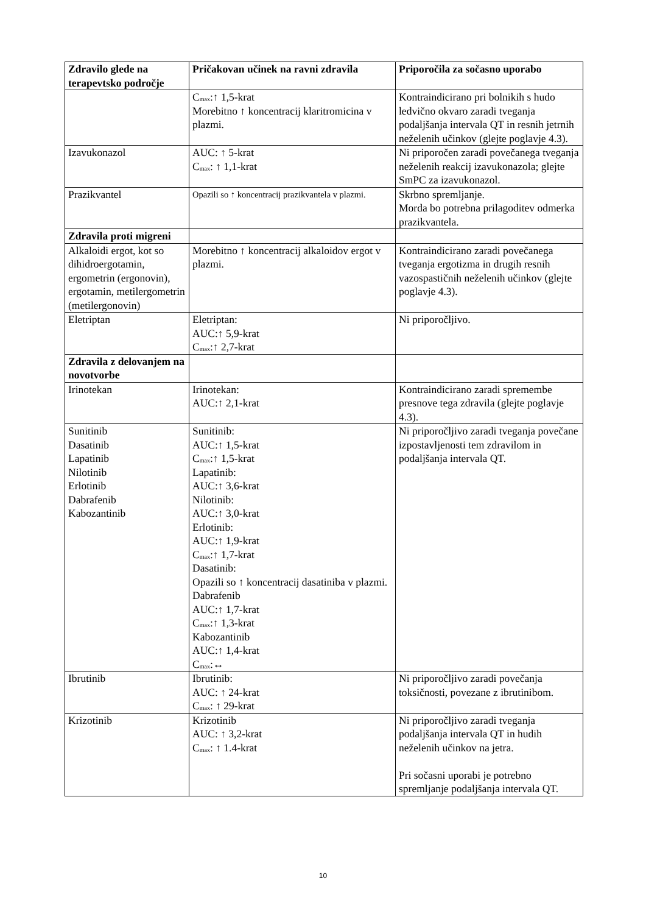| Zdravilo glede na terapevtsko področje | Pričakovan učinek na ravni zdravila | Priporočila za sočasno uporabo |
| --- | --- | --- |
| | C<sub>max</sub>:↑ 1,5-krat Morebitno ↑ koncentracij klaritromicina v plazmi. | Kontraindicirano pri bolnikih s hudo ledvično okvaro zaradi tveganja podaljšanja intervala QT in resnih jetrnih neželenih učinkov (glejte poglavje 4.3). |
| Izavukonazol | AUC: ↑ 5-krat C<sub>max</sub>: ↑ 1,1-krat | Ni priporočen zaradi povečanega tveganja neželenih reakcij izavukonazola; glejte SmPC za izavukonazol. |
| Prazikvantel | Opazili so ↑ koncentracij prazikvantela v plazmi. | Skrbno spremljanje. Morda bo potrebna prilagoditev odmerka prazikvantela. |
| Zdravila proti migreni | | |
| Alkaloidi ergot, kot so dihidroergotamin, ergometrin (ergonovin), ergotamin, metilergometrin (metilergonovin) | Morebitno ↑ koncentracij alkaloidov ergot v plazmi. | Kontraindicirano zaradi povečanega tveganja ergotizma in drugih resnih vazospastičnih neželenih učinkov (glejte poglavje 4.3). |
| Eletriptan | Eletriptan: AUC:↑ 5,9-krat C<sub>max</sub>:↑ 2,7-krat | Ni priporočljivo. |
| Zdravila z delovanjem na novotvorbe | | |
| Irinotekan | Irinotekan: AUC:↑ 2,1-krat | Kontraindicirano zaradi spremembe presnove tega zdravila (glejte poglavje 4.3). |
| Sunitinib Dasatinib Lapatinib Nilotinib Erlotinib Dabrafenib Kabozantinib | Sunitinib: AUC:↑ 1,5-krat C<sub>max</sub>:↑ 1,5-krat Lapatinib: AUC:↑ 3,6-krat Nilotinib: AUC:↑ 3,0-krat Erlotinib: AUC:↑ 1,9-krat C<sub>max</sub>:↑ 1,7-krat Dasatinib: Opazili so ↑ koncentracij dasatiniba v plazmi. Dabrafenib AUC:↑ 1,7-krat C<sub>max</sub>:↑ 1,3-krat Kabozantinib AUC:↑ 1,4-krat C<sub>max</sub>:↔ | Ni priporočljivo zaradi tveganja povečane izpostavljenosti tem zdravilom in podaljšanja intervala QT. |
| Ibrutinib | Ibrutinib: AUC: ↑ 24-krat C<sub>max</sub>: ↑ 29-krat | Ni priporočljivo zaradi povečanja toksičnosti, povezane z ibrutinibom. |
| Krizotinib | Krizotinib AUC: ↑ 3,2-krat C<sub>max</sub>: ↑ 1.4-krat | Ni priporočljivo zaradi tveganja podaljšanja intervala QT in hudih neželenih učinkov na jetra. Pri sočasni uporabi je potrebno spremljanje podaljšanja intervala QT. |
10